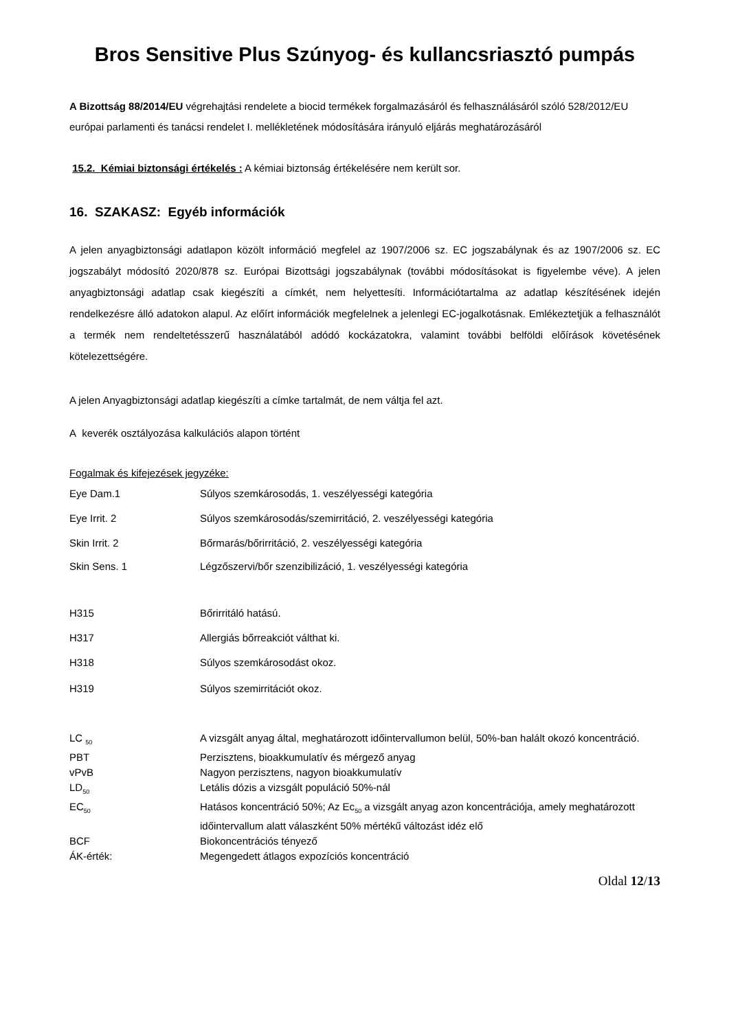Bros Sensitive Plus Szúnyog- és kullancsriasztó pumpás
A Bizottság 88/2014/EU végrehajtási rendelete a biocid termékek forgalmazásáról és felhasználásáról szóló 528/2012/EU európai parlamenti és tanácsi rendelet I. mellékletének módosítására irányuló eljárás meghatározásáról
15.2. Kémiai biztonsági értékelés : A kémiai biztonság értékelésére nem került sor.
16. SZAKASZ: Egyéb információk
A jelen anyagbiztonsági adatlapon közölt információ megfelel az 1907/2006 sz. EC jogszabálynak és az 1907/2006 sz. EC jogszabályt módosító 2020/878 sz. Európai Bizottsági jogszabálynak (további módosításokat is figyelembe véve). A jelen anyagbiztonsági adatlap csak kiegészíti a címkét, nem helyettesíti. Információtartalma az adatlap készítésének idején rendelkezésre álló adatokon alapul. Az előírt információk megfelelnek a jelenlegi EC-jogalkotásnak. Emlékeztetjük a felhasználót a termék nem rendeltetésszerű használatából adódó kockázatokra, valamint további belföldi előírások követésének kötelezettségére.
A jelen Anyagbiztonsági adatlap kiegészíti a címke tartalmát, de nem váltja fel azt.
A keverék osztályozása kalkulációs alapon történt
Fogalmak és kifejezések jegyzéke:
| Eye Dam.1 | Súlyos szemkárosodás, 1. veszélyességi kategória |
| Eye Irrit. 2 | Súlyos szemkárosodás/szemirritáció, 2. veszélyességi kategória |
| Skin Irrit. 2 | Bőrmarás/bőrirritáció, 2. veszélyességi kategória |
| Skin Sens. 1 | Légzőszervi/bőr szenzibilizáció, 1. veszélyességi kategória |
| H315 | Bőrirritáló hatású. |
| H317 | Allergiás bőrreakciót válthat ki. |
| H318 | Súlyos szemkárosodást okoz. |
| H319 | Súlyos szemirritációt okoz. |
| LC <sub>50</sub> | A vizsgált anyag által, meghatározott időintervallumon belül, 50%-ban halált okozó koncentráció. |
| PBT | Perzisztens, bioakkumulatív és mérgező anyag |
| vPvB | Nagyon perzisztens, nagyon bioakkumulatív |
| LD<sub>50</sub> | Letális dózis a vizsgált populáció 50%-nál |
| EC<sub>50</sub> | Hatásos koncentráció 50%; Az Ec<sub>50</sub> a vizsgált anyag azon koncentrációja, amely meghatározott időintervallum alatt válaszként 50% mértékű változást idéz elő |
| BCF | Biokoncentrációs tényező |
| ÁK-érték: | Megengedett átlagos expozíciós koncentráció |
Oldal 12/13